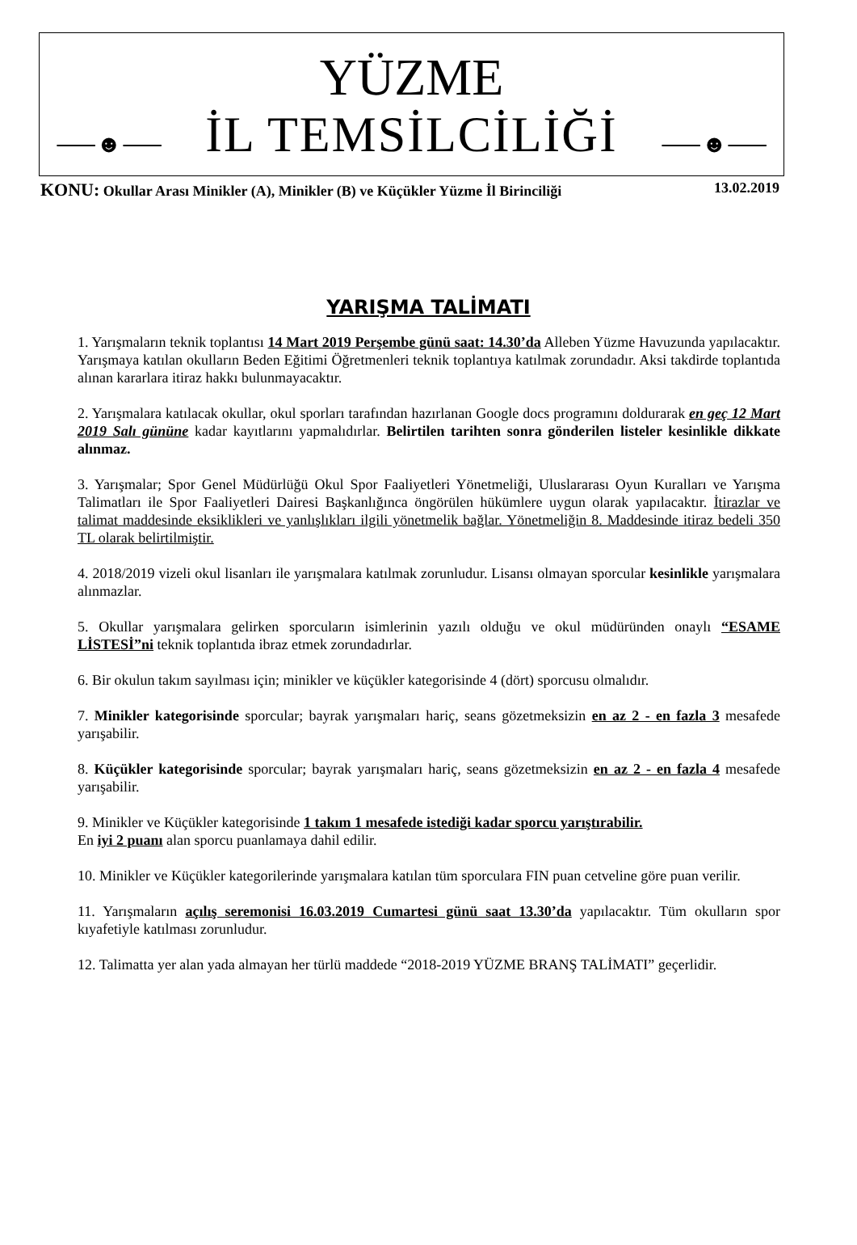YÜZME
İL TEMSİLCİLİĞİ
⸺☻⸺ ⸺☻⸺
KONU: Okullar Arası Minikler (A), Minikler (B) ve Küçükler Yüzme İl Birinciliği 13.02.2019
YARIŞMA TALİMATI
1. Yarışmaların teknik toplantısı 14 Mart 2019 Perşembe günü saat: 14.30’da Alleben Yüzme Havuzunda yapılacaktır. Yarışmaya katılan okulların Beden Eğitimi Öğretmenleri teknik toplantıya katılmak zorundadır. Aksi takdirde toplantıda alınan kararlara itiraz hakkı bulunmayacaktır.
2. Yarışmalara katılacak okullar, okul sporları tarafından hazırlanan Google docs programını doldurarak en geç 12 Mart 2019 Salı gününe kadar kayıtlarını yapmalıdırlar. Belirtilen tarihten sonra gönderilen listeler kesinlikle dikkate alınmaz.
3. Yarışmalar; Spor Genel Müdürlüğü Okul Spor Faaliyetleri Yönetmeliği, Uluslararası Oyun Kuralları ve Yarışma Talimatları ile Spor Faaliyetleri Dairesi Başkanlığınca öngörülen hükümlere uygun olarak yapılacaktır. İtirazlar ve talimat maddesinde eksiklikleri ve yanlışlıkları ilgili yönetmelik bağlar. Yönetmeliğin 8. Maddesinde itiraz bedeli 350 TL olarak belirtilmiştir.
4. 2018/2019 vizeli okul lisanları ile yarışmalara katılmak zorunludur. Lisansı olmayan sporcular kesinlikle yarışmalara alınmazlar.
5. Okullar yarışmalara gelirken sporcuların isimlerinin yazılı olduğu ve okul müdüründen onaylı “ESAME LİSTESİ”ni teknik toplantıda ibraz etmek zorundadırlar.
6. Bir okulun takım sayılması için; minikler ve küçükler kategorisinde 4 (dört) sporcusu olmalıdır.
7. Minikler kategorisinde sporcular; bayrak yarışmaları hariç, seans gözetmeksizin en az 2 - en fazla 3 mesafede yarışabilir.
8. Küçükler kategorisinde sporcular; bayrak yarışmaları hariç, seans gözetmeksizin en az 2 - en fazla 4 mesafede yarışabilir.
9. Minikler ve Küçükler kategorisinde 1 takım 1 mesafede istediği kadar sporcu yarıştırabilir.
En iyi 2 puanı alan sporcu puanlamaya dahil edilir.
10. Minikler ve Küçükler kategorilerinde yarışmalara katılan tüm sporculara FIN puan cetveline göre puan verilir.
11. Yarışmaların açılış seremonisi 16.03.2019 Cumartesi günü saat 13.30’da yapılacaktır. Tüm okulların spor kıyafetiyle katılması zorunludur.
12. Talimatta yer alan yada almayan her türlü maddede “2018-2019 YÜZME BRANŞ TALİMATI” geçerlidir.